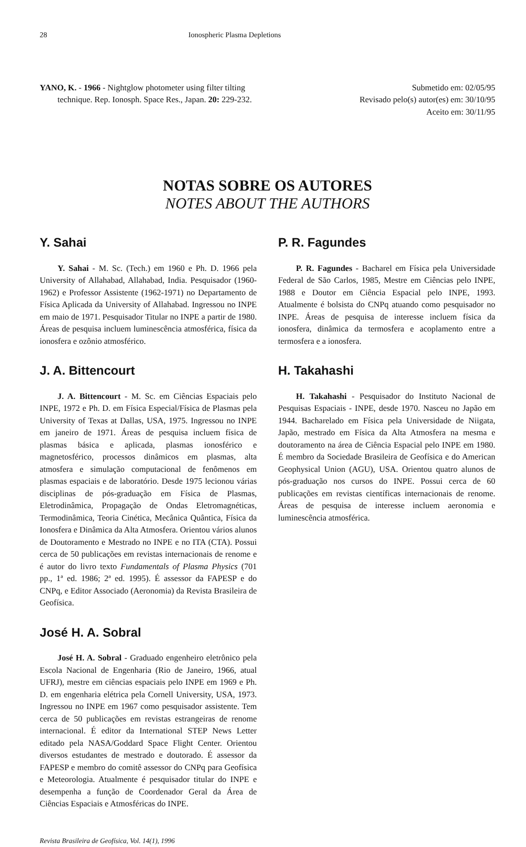28 Ionospheric Plasma Depletions
YANO, K. - 1966 - Nightglow photometer using filter tilting technique. Rep. Ionosph. Space Res., Japan. 20: 229-232.
Submetido em: 02/05/95
Revisado pelo(s) autor(es) em: 30/10/95
Aceito em: 30/11/95
NOTAS SOBRE OS AUTORES
NOTES ABOUT THE AUTHORS
Y. Sahai
Y. Sahai - M. Sc. (Tech.) em 1960 e Ph. D. 1966 pela University of Allahabad, Allahabad, India. Pesquisador (1960-1962) e Professor Assistente (1962-1971) no Departamento de Física Aplicada da University of Allahabad. Ingressou no INPE em maio de 1971. Pesquisador Titular no INPE a partir de 1980. Áreas de pesquisa incluem luminescência atmosférica, física da ionosfera e ozônio atmosférico.
J. A. Bittencourt
J. A. Bittencourt - M. Sc. em Ciências Espaciais pelo INPE, 1972 e Ph. D. em Física Especial/Física de Plasmas pela University of Texas at Dallas, USA, 1975. Ingressou no INPE em janeiro de 1971. Áreas de pesquisa incluem física de plasmas básica e aplicada, plasmas ionosférico e magnetosférico, processos dinâmicos em plasmas, alta atmosfera e simulação computacional de fenômenos em plasmas espaciais e de laboratório. Desde 1975 lecionou várias disciplinas de pós-graduação em Física de Plasmas, Eletrodinâmica, Propagação de Ondas Eletromagnéticas, Termodinâmica, Teoria Cinética, Mecânica Quântica, Física da Ionosfera e Dinâmica da Alta Atmosfera. Orientou vários alunos de Doutoramento e Mestrado no INPE e no ITA (CTA). Possui cerca de 50 publicações em revistas internacionais de renome e é autor do livro texto Fundamentals of Plasma Physics (701 pp., 1ª ed. 1986; 2ª ed. 1995). É assessor da FAPESP e do CNPq, e Editor Associado (Aeronomia) da Revista Brasileira de Geofísica.
José H. A. Sobral
José H. A. Sobral - Graduado engenheiro eletrônico pela Escola Nacional de Engenharia (Rio de Janeiro, 1966, atual UFRJ), mestre em ciências espaciais pelo INPE em 1969 e Ph. D. em engenharia elétrica pela Cornell University, USA, 1973. Ingressou no INPE em 1967 como pesquisador assistente. Tem cerca de 50 publicações em revistas estrangeiras de renome internacional. É editor da International STEP News Letter editado pela NASA/Goddard Space Flight Center. Orientou diversos estudantes de mestrado e doutorado. É assessor da FAPESP e membro do comitê assessor do CNPq para Geofísica e Meteorologia. Atualmente é pesquisador titular do INPE e desempenha a função de Coordenador Geral da Área de Ciências Espaciais e Atmosféricas do INPE.
P. R. Fagundes
P. R. Fagundes - Bacharel em Física pela Universidade Federal de São Carlos, 1985, Mestre em Ciências pelo INPE, 1988 e Doutor em Ciência Espacial pelo INPE, 1993. Atualmente é bolsista do CNPq atuando como pesquisador no INPE. Áreas de pesquisa de interesse incluem física da ionosfera, dinâmica da termosfera e acoplamento entre a termosfera e a ionosfera.
H. Takahashi
H. Takahashi - Pesquisador do Instituto Nacional de Pesquisas Espaciais - INPE, desde 1970. Nasceu no Japão em 1944. Bacharelado em Física pela Universidade de Niigata, Japão, mestrado em Física da Alta Atmosfera na mesma e doutoramento na área de Ciência Espacial pelo INPE em 1980. É membro da Sociedade Brasileira de Geofísica e do American Geophysical Union (AGU), USA. Orientou quatro alunos de pós-graduação nos cursos do INPE. Possui cerca de 60 publicações em revistas científicas internacionais de renome. Áreas de pesquisa de interesse incluem aeronomia e luminescência atmosférica.
Revista Brasileira de Geofísica, Vol. 14(1), 1996